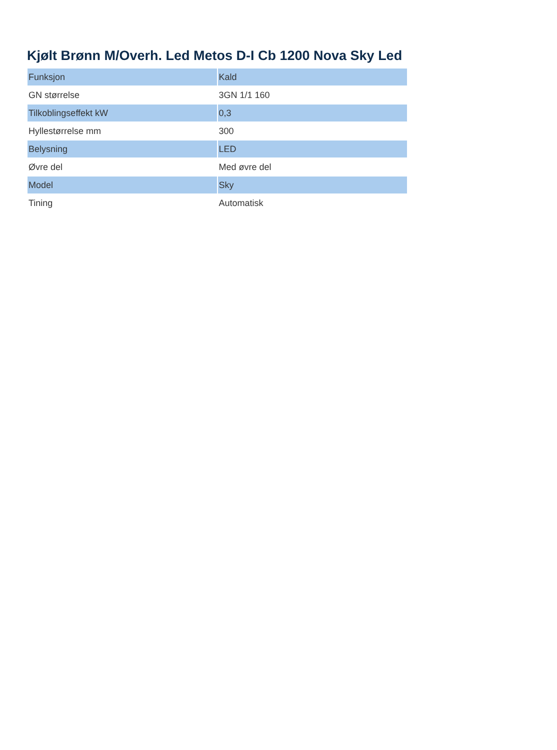Kjølt Brønn M/Overh. Led Metos D-I Cb 1200 Nova Sky Led
| Funksjon | Kald |
| GN størrelse | 3GN 1/1 160 |
| Tilkoblingseffekt kW | 0,3 |
| Hyllestørrelse mm | 300 |
| Belysning | LED |
| Øvre del | Med øvre del |
| Model | Sky |
| Tining | Automatisk |